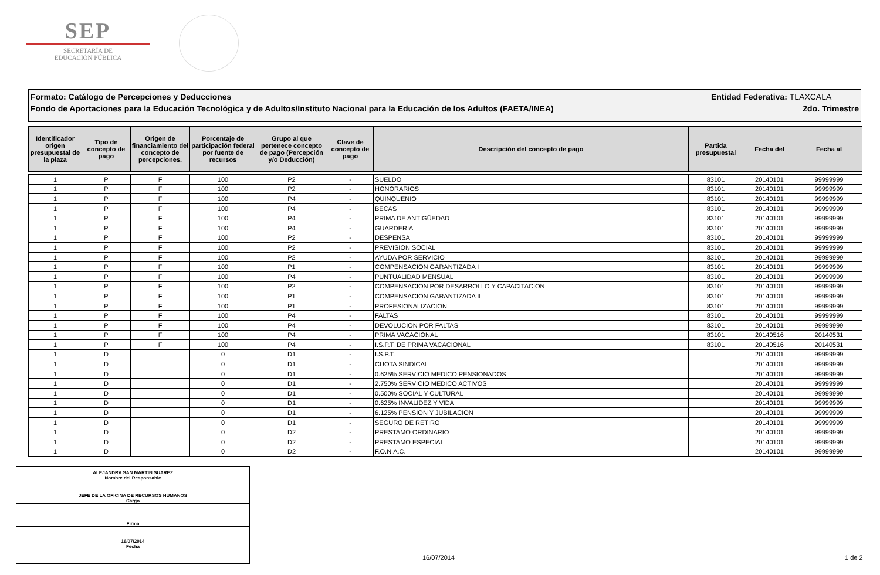SEP
SECRETARÍA DE
EDUCACIÓN PÚBLICA
Formato: Catálogo de Percepciones y Deducciones Entidad Federativa: TLAXCALA
Fondo de Aportaciones para la Educación Tecnológica y de Adultos/Instituto Nacional para la Educación de los Adultos (FAETA/INEA) 2do. Trimestre
| Identificador origen presupuestal de la plaza | Tipo de concepto de pago | Origen de financiamiento del concepto de percepciones. | Porcentaje de participación federal por fuente de recursos | Grupo al que pertenece concepto de pago (Percepción y/o Deducción) | Clave de concepto de pago | Descripción del concepto de pago | Partida presupuestal | Fecha del | Fecha al |
| --- | --- | --- | --- | --- | --- | --- | --- | --- | --- |
| 1 | P | F | 100 | P2 | - | SUELDO | 83101 | 20140101 | 99999999 |
| 1 | P | F | 100 | P2 | - | HONORARIOS | 83101 | 20140101 | 99999999 |
| 1 | P | F | 100 | P4 | - | QUINQUENIO | 83101 | 20140101 | 99999999 |
| 1 | P | F | 100 | P4 | - | BECAS | 83101 | 20140101 | 99999999 |
| 1 | P | F | 100 | P4 | - | PRIMA DE ANTIGÜEDAD | 83101 | 20140101 | 99999999 |
| 1 | P | F | 100 | P4 | - | GUARDERIA | 83101 | 20140101 | 99999999 |
| 1 | P | F | 100 | P2 | - | DESPENSA | 83101 | 20140101 | 99999999 |
| 1 | P | F | 100 | P2 | - | PREVISION SOCIAL | 83101 | 20140101 | 99999999 |
| 1 | P | F | 100 | P2 | - | AYUDA POR SERVICIO | 83101 | 20140101 | 99999999 |
| 1 | P | F | 100 | P1 | - | COMPENSACION GARANTIZADA I | 83101 | 20140101 | 99999999 |
| 1 | P | F | 100 | P4 | - | PUNTUALIDAD MENSUAL | 83101 | 20140101 | 99999999 |
| 1 | P | F | 100 | P2 | - | COMPENSACION POR DESARROLLO Y CAPACITACION | 83101 | 20140101 | 99999999 |
| 1 | P | F | 100 | P1 | - | COMPENSACION GARANTIZADA II | 83101 | 20140101 | 99999999 |
| 1 | P | F | 100 | P1 | - | PROFESIONALIZACION | 83101 | 20140101 | 99999999 |
| 1 | P | F | 100 | P4 | - | FALTAS | 83101 | 20140101 | 99999999 |
| 1 | P | F | 100 | P4 | - | DEVOLUCION POR FALTAS | 83101 | 20140101 | 99999999 |
| 1 | P | F | 100 | P4 | - | PRIMA VACACIONAL | 83101 | 20140516 | 20140531 |
| 1 | P | F | 100 | P4 | - | I.S.P.T. DE PRIMA VACACIONAL | 83101 | 20140516 | 20140531 |
| 1 | D | | 0 | D1 | - | I.S.P.T. | | 20140101 | 99999999 |
| 1 | D | | 0 | D1 | - | CUOTA SINDICAL | | 20140101 | 99999999 |
| 1 | D | | 0 | D1 | - | 0.625% SERVICIO MEDICO PENSIONADOS | | 20140101 | 99999999 |
| 1 | D | | 0 | D1 | - | 2.750% SERVICIO MEDICO ACTIVOS | | 20140101 | 99999999 |
| 1 | D | | 0 | D1 | - | 0.500% SOCIAL Y CULTURAL | | 20140101 | 99999999 |
| 1 | D | | 0 | D1 | - | 0.625% INVALIDEZ Y VIDA | | 20140101 | 99999999 |
| 1 | D | | 0 | D1 | - | 6.125% PENSION Y JUBILACION | | 20140101 | 99999999 |
| 1 | D | | 0 | D1 | - | SEGURO DE RETIRO | | 20140101 | 99999999 |
| 1 | D | | 0 | D2 | - | PRESTAMO ORDINARIO | | 20140101 | 99999999 |
| 1 | D | | 0 | D2 | - | PRESTAMO ESPECIAL | | 20140101 | 99999999 |
| 1 | D | | 0 | D2 | - | F.O.N.A.C. | | 20140101 | 99999999 |
ALEJANDRA SAN MARTIN SUAREZ
Nombre del Responsable
JEFE DE LA OFICINA DE RECURSOS HUMANOS
Cargo
Firma
16/07/2014
Fecha
16/07/2014 1 de 2